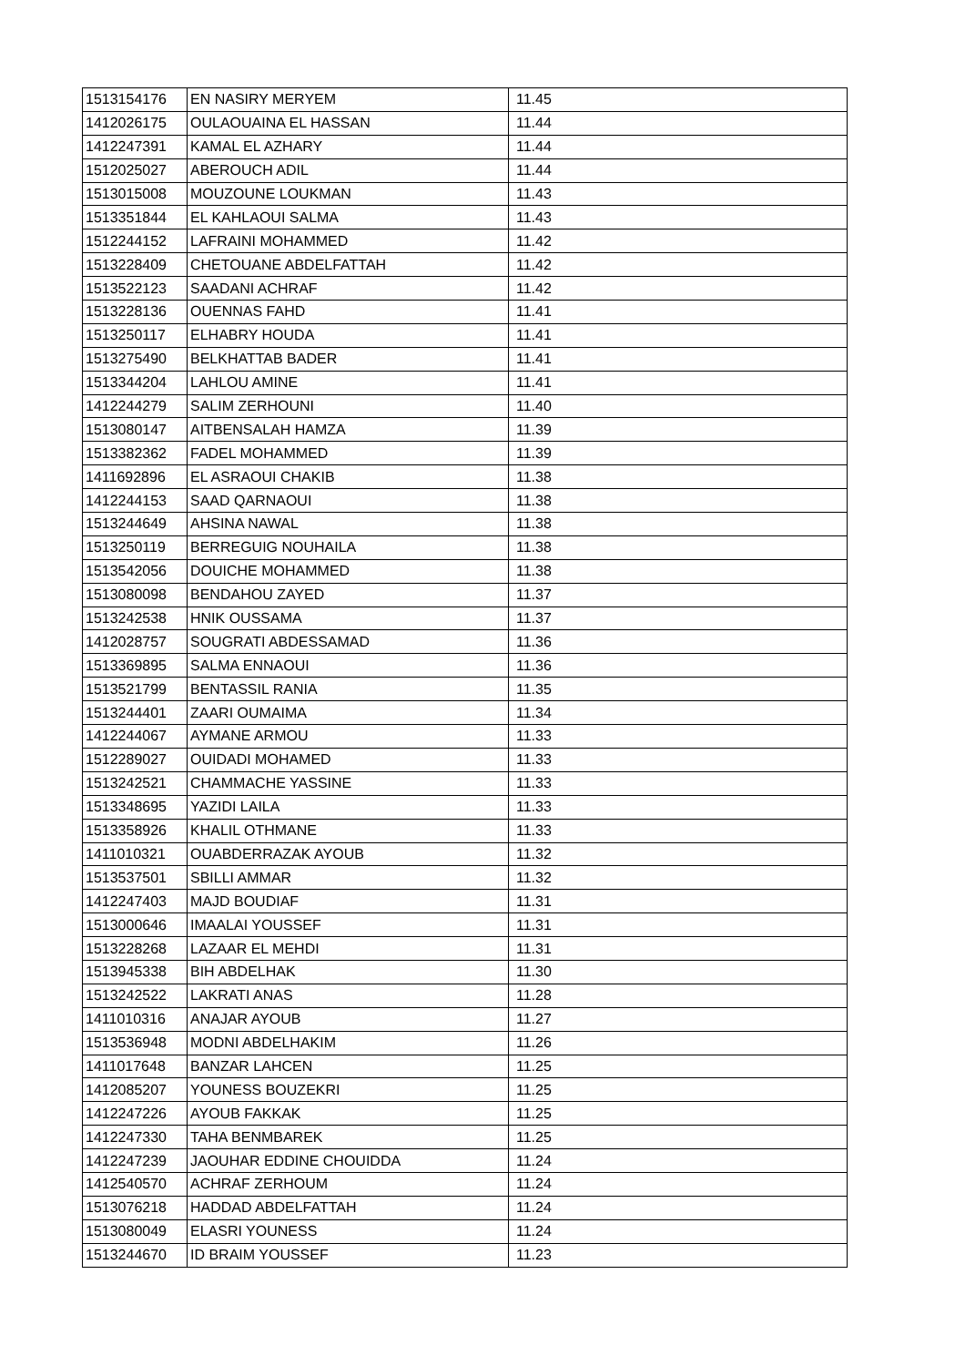| 1513154176 | EN NASIRY MERYEM | 11.45 |
| 1412026175 | OULAOUAINA EL HASSAN | 11.44 |
| 1412247391 | KAMAL EL AZHARY | 11.44 |
| 1512025027 | ABEROUCH ADIL | 11.44 |
| 1513015008 | MOUZOUNE LOUKMAN | 11.43 |
| 1513351844 | EL KAHLAOUI SALMA | 11.43 |
| 1512244152 | LAFRAINI MOHAMMED | 11.42 |
| 1513228409 | CHETOUANE ABDELFATTAH | 11.42 |
| 1513522123 | SAADANI ACHRAF | 11.42 |
| 1513228136 | OUENNAS FAHD | 11.41 |
| 1513250117 | ELHABRY HOUDA | 11.41 |
| 1513275490 | BELKHATTAB BADER | 11.41 |
| 1513344204 | LAHLOU AMINE | 11.41 |
| 1412244279 | SALIM ZERHOUNI | 11.40 |
| 1513080147 | AITBENSALAH HAMZA | 11.39 |
| 1513382362 | FADEL MOHAMMED | 11.39 |
| 1411692896 | EL ASRAOUI CHAKIB | 11.38 |
| 1412244153 | SAAD QARNAOUI | 11.38 |
| 1513244649 | AHSINA NAWAL | 11.38 |
| 1513250119 | BERREGUIG NOUHAILA | 11.38 |
| 1513542056 | DOUICHE MOHAMMED | 11.38 |
| 1513080098 | BENDAHOU ZAYED | 11.37 |
| 1513242538 | HNIK OUSSAMA | 11.37 |
| 1412028757 | SOUGRATI ABDESSAMAD | 11.36 |
| 1513369895 | SALMA ENNAOUI | 11.36 |
| 1513521799 | BENTASSIL RANIA | 11.35 |
| 1513244401 | ZAARI OUMAIMA | 11.34 |
| 1412244067 | AYMANE ARMOU | 11.33 |
| 1512289027 | OUIDADI MOHAMED | 11.33 |
| 1513242521 | CHAMMACHE YASSINE | 11.33 |
| 1513348695 | YAZIDI LAILA | 11.33 |
| 1513358926 | KHALIL OTHMANE | 11.33 |
| 1411010321 | OUABDERRAZAK AYOUB | 11.32 |
| 1513537501 | SBILLI AMMAR | 11.32 |
| 1412247403 | MAJD BOUDIAF | 11.31 |
| 1513000646 | IMAALAI YOUSSEF | 11.31 |
| 1513228268 | LAZAAR EL MEHDI | 11.31 |
| 1513945338 | BIH ABDELHAK | 11.30 |
| 1513242522 | LAKRATI ANAS | 11.28 |
| 1411010316 | ANAJAR AYOUB | 11.27 |
| 1513536948 | MODNI ABDELHAKIM | 11.26 |
| 1411017648 | BANZAR LAHCEN | 11.25 |
| 1412085207 | YOUNESS BOUZEKRI | 11.25 |
| 1412247226 | AYOUB FAKKAK | 11.25 |
| 1412247330 | TAHA BENMBAREK | 11.25 |
| 1412247239 | JAOUHAR EDDINE CHOUIDDA | 11.24 |
| 1412540570 | ACHRAF ZERHOUM | 11.24 |
| 1513076218 | HADDAD ABDELFATTAH | 11.24 |
| 1513080049 | ELASRI YOUNESS | 11.24 |
| 1513244670 | ID BRAIM YOUSSEF | 11.23 |